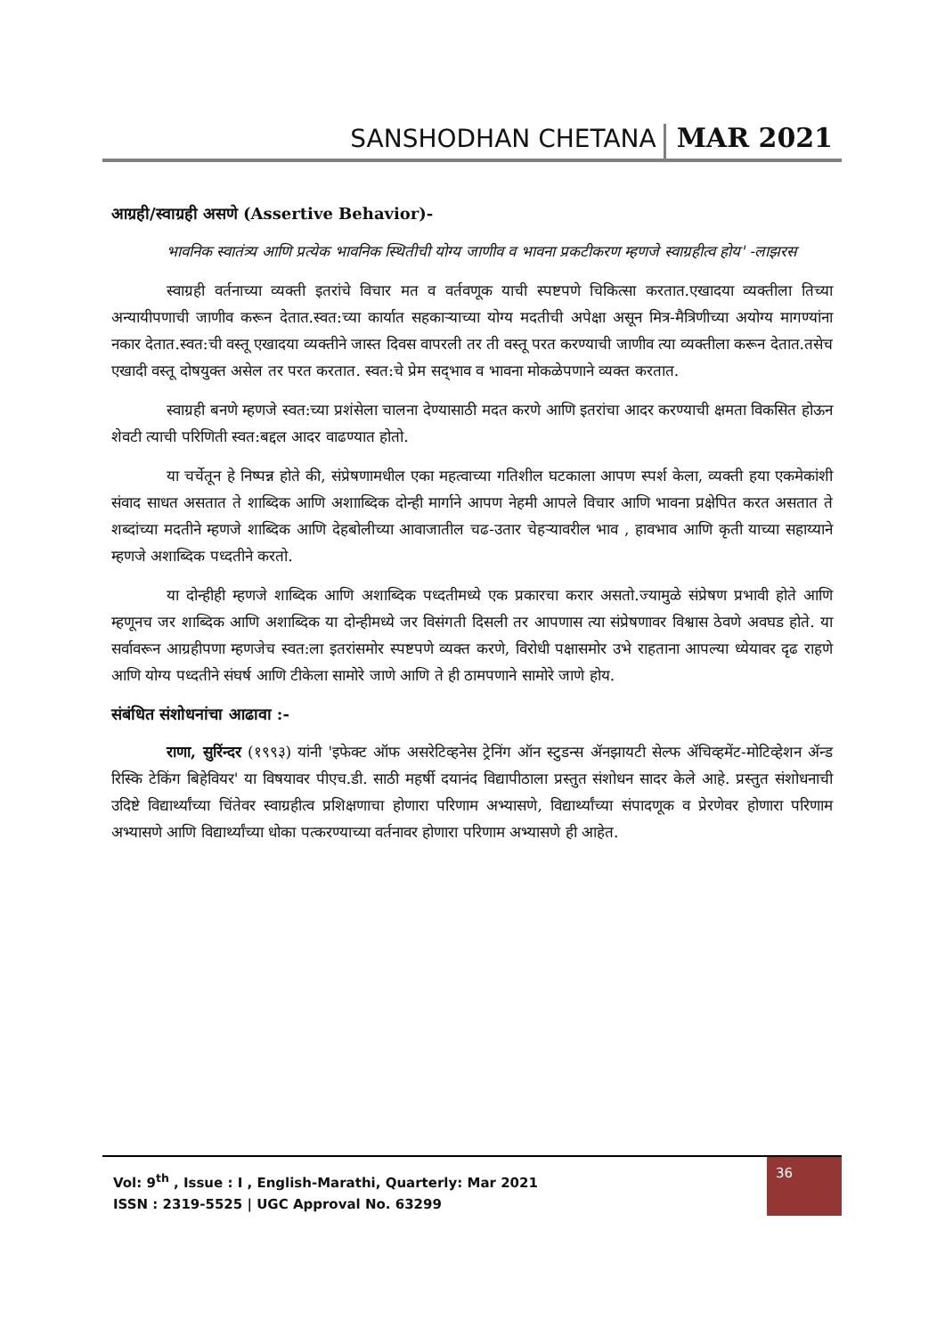SANSHODHAN CHETANA MAR 2021
आग्रही/स्वाग्रही असणे (Assertive Behavior)-
भावनिक स्वातंत्र्य आणि प्रत्येक भावनिक स्थितीची योग्य जाणीव व भावना प्रकटीकरण म्हणजे स्वाग्रहीत्व होय' -लाझरस
स्वाग्रही वर्तनाच्या व्यक्ती इतरांचे विचार मत व वर्तवणूक याची स्पष्टपणे चिकित्सा करतात.एखादया व्यक्तीला तिच्या अन्यायीपणाची जाणीव करून देतात.स्वत:च्या कार्यात सहकाऱ्याच्या योग्य मदतीची अपेक्षा असून मित्र-मैत्रिणीच्या अयोग्य मागण्यांना नकार देतात.स्वत:ची वस्तू एखादया व्यक्तीने जास्त दिवस वापरली तर ती वस्तू परत करण्याची जाणीव त्या व्यक्तीला करून देतात.तसेच एखादी वस्तू दोषयुक्त असेल तर परत करतात. स्वत:चे प्रेम सद्‌भाव व भावना मोकळेपणाने व्यक्त करतात.
स्वाग्रही बनणे म्हणजे स्वत:च्या प्रशंसेला चालना देण्यासाठी मदत करणे आणि इतरांचा आदर करण्याची क्षमता विकसित होऊन शेवटी त्याची परिणिती स्वत:बद्दल आदर वाढण्यात होतो.
या चर्चेतून हे निष्पन्न होते की, संप्रेषणामधील एका महत्वाच्या गतिशील घटकाला आपण स्पर्श केला, व्यक्ती हया एकमेकांशी संवाद साधत असतात ते शाब्दिक आणि अशााब्दिक दोन्ही मार्गाने आपण नेहमी आपले विचार आणि भावना प्रक्षेपित करत असतात ते शब्दांच्या मदतीने म्हणजे शाब्दिक आणि देहबोलीच्या आवाजातील चढ-उतार चेहऱ्यावरील भाव , हावभाव आणि कृती याच्या सहाय्याने म्हणजे अशाब्दिक पध्दतीने करतो.
या दोन्हीही म्हणजे शाब्दिक आणि अशाब्दिक पध्दतीमध्ये एक प्रकारचा करार असतो.ज्यामुळे संप्रेषण प्रभावी होते आणि म्हणूनच जर शाब्दिक आणि अशाब्दिक या दोन्हीमध्ये जर विसंगती दिसली तर आपणास त्या संप्रेषणावर विश्वास ठेवणे अवघड होते. या सर्वावरून आग्रहीपणा म्हणजेच स्वत:ला इतरांसमोर स्पष्टपणे व्यक्त करणे, विरोधी पक्षासमोर उभे राहताना आपल्या ध्येयावर दृढ राहणे आणि योग्य पध्दतीने संघर्ष आणि टीकेला सामोरे जाणे आणि ते ही ठामपणाने सामोरे जाणे होय.
संबंधित संशोधनांचा आढावा :-
राणा, सुरिंन्दर (१९९३) यांनी 'इफेक्ट ऑफ असरेटिव्हनेस ट्रेनिंग ऑन स्टुडन्स ॲनझायटी सेल्फ ॲचिव्हमेंट-मोटिव्हेशन ॲन्ड रिस्कि टेकिंग बिहेवियर' या विषयावर पीएच.डी. साठी महर्षी दयानंद विद्यापीठाला प्रस्तुत संशोधन सादर केले आहे. प्रस्तुत संशोधनाची उदिष्टे विद्यार्थ्यांच्या चिंतेवर स्वाग्रहीत्व प्रशिक्षणाचा होणारा परिणाम अभ्यासणे, विद्यार्थ्यांच्या संपादणूक व प्रेरणेवर होणारा परिणाम अभ्यासणे आणि विद्यार्थ्यांच्या धोका पत्करण्याच्या वर्तनावर होणारा परिणाम अभ्यासणे ही आहेत.
Vol: 9<sup>th</sup> , Issue : I , English-Marathi, Quarterly: Mar 2021
ISSN : 2319-5525 | UGC Approval No. 63299
36